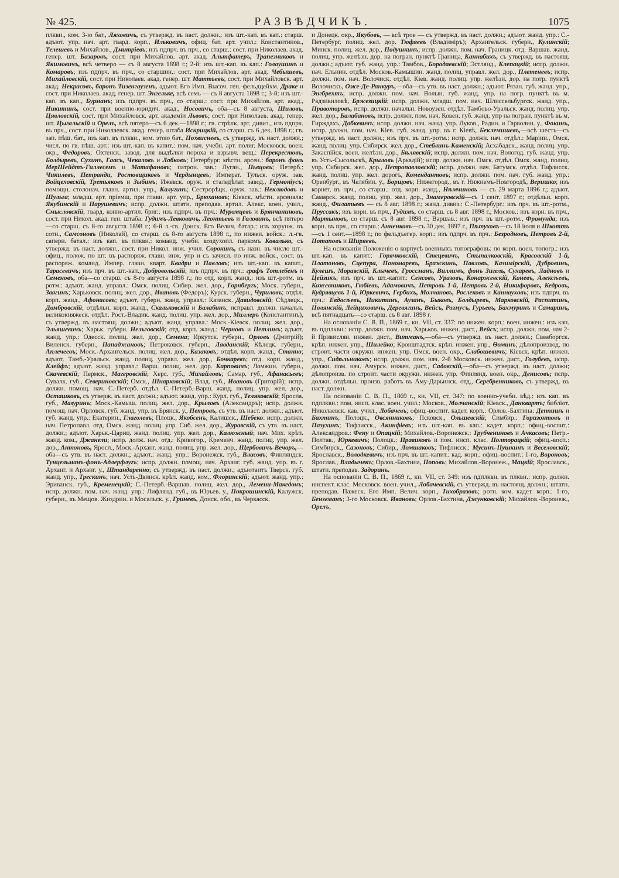№ 425. РАЗВѢДЧИКЪ. 1075
плквн., ком. 3-ю бат., Ляховичъ, съ утвержд. въ наст. должн.; изъ шт.-кап. въ кап.: старш. адъют. упр. нач. арт. гвард. корп., Ильковичъ, офиц. бат. арт. учил.: Константинов., Телешевъ и Михайлов., Дмитріевъ; изъ пдпрч. въ прч., со старш.: сост. при Николаев. акад. генер. шт. Базаровъ, сост. при Михайлов. арт. акад. Альтфатеръ, Трапезниковъ и Якимовичъ, всѣ четверо — съ 8 августа 1898 г.; 2-й: изъ шт.-кап. въ кап.: Голоушинъ и Комаровъ; изъ пдпрч. въ прч., со старшин.: сост. при Михайлов. арт. акад. Чебышевъ, Михайловскій, сост. при Николаев. акад. генер. шт. Маттьевъ; сост. при Михайловск. арт. акад. Некрасовъ, баронъ Тизенгаузенъ, адъют. Его Имп. Высоч. ген.-фельдцейхм. Драке и сост. при Николаев. акад. генер. шт. Энгельке, всѣ семь — съ 8 августа 1898 г.; 3-й: изъ шт.-кап. въ кап., Бурманъ; изъ пдпрч. въ прч., со старш.: сост. при Михайлов. арт. акад., Никитинъ, сост. при военно-юридич. акад., Носовичъ, оба—съ 8 августа, Шиловъ, Цявловскій, сост. при Михайловск. арт. академіи Львовъ; сост. при Николаев. акад. генер. шт. Цыгальскій и Орелъ, всѣ пятеро—съ 6 дек.—1898 г.; гв. стрѣлк. арт. дивиз., изъ пдпрч. въ прч., сост. при Николаевск. акад. генер. штаба Искрицкій, со старш. съ 6 дек. 1898 г.; гв. зап. пѣш. бат., изъ кап. въ плквн., ком. этою бат., Похвисневъ, съ утвержд. въ наст. должн.; числ. по гв. пѣш. арт.: изъ шт.-кап. въ капит.: пом. нач. учебн. арт. полиг. Московск. воен. окр., Федоровъ; Охтенск. завод. для выдѣлки пороха и взрывч. вещ.: Перекрестовъ, Болдыревъ, Сухинъ, Гаасъ, Чекаловъ и Лобковъ; Петербург. мѣстн. арсен.: баронъ фонъ МерШейдтъ-Гиллесемъ и Матафановъ; патрон. зав.: Луган., Пьвцовъ; Петерб.: Чикилевъ, Петранди, Ростовщиковъ и Чердынцевъ; Императ. Тульск. оруж. зав. Войцеховскій, Третьяковъ и Зыбинъ; Ижевск. оруж. и сталедѣлат. завод., Гермоніусъ; помощн. столонач. главн. артил. упр., Калугинъ; Сестрорѣцк. оруж. зав.: Неклюдовъ и Шульга; младш. арт. пріемщ. при главн. арт. упр., Брюхановъ; Кіевск. мѣстн. арсенала: Якубинскій и Нарушевичъ; испр. должн. штатн. преподав. артил. Алекс. воен. учил., Смысловскій; гвард. конно-артил. бриг.: изъ пдпрч. въ прч.: Муромцевъ и Брянчаниновъ, сост. при Никол. акад. ген. штаба: Гудимъ-Левковичъ, Леонтьевъ и Головинъ, всѣ пятеро—со старш. съ 8-го августа 1898 г.; 6-й л.-гв. Донск. Его Велич. батар.: изъ хорунж. въ сотн., Самсоновъ (Николай), со старш. съ 8-го августа 1898 г., по инжен. войск.: л.-гв. саперн. батал.: изъ кап. въ плквн.: команд. учебн. воздухопл. паркомъ Ковалько, съ утвержд. въ наст. должн., сост. при Никол. инж. учил. Сорокинъ, съ назн. въ число шт.-офиц., полож. по шт. въ распоряж. главн. инж. упр и съ зачисл. по инж. войск., сост. въ распоряж. команд. Импер. главн. кварт. Квадри и Павловъ; изъ шт.-кап. въ капит., Тарасевичъ; изъ прч. въ шт.-кап., Добровольскій; изъ пдпрч. въ прч.: графъ Тотлебенъ и Семеновъ, оба—со старш. съ 8-го августа 1898 г.; по отд. корп. жанд.: изъ шт.-ротм. въ ротм.: адъют. жанд. управл.: Омск. полиц. Сибир. жел. дор., Горнбергъ; Моск. губерн., Звягинъ; Харьковск. полиц. жел. дор., Ивановъ (Федоръ); Курск. губерн., Чуриловъ; отдѣл. корп. жанд., Афонасовъ; адъют. губерн. жанд. управл.: Казанск. Давидовскій; Сѣдлецк., Домбровскій; отдѣльн. корп. жанд., Скальковскій и Балабинъ; исправл. должн. начальн. великокняжеск. отдѣл. Рост.-Владик. жанд. полиц. упр. жел. дор., Миллеръ (Константинъ), съ утвержд. въ настоящ. должн.; адъют. жанд. управл.: Моск.-Кіевск. полиц. жел. дор., Эльяшевичъ; Харьк. губерн. Нельговскій; отд. корп. жанд.: Черновъ и Петлинъ; адъют. жанд. упр.: Одесск. полиц. жел. дор., Семена; Иркутск. губерн., Орловъ (Дмитрій); Виленск. губерн., Пападжановъ; Петроковск. губерн., Лявданскій; Кѣлецк. губерн., Аплечеевъ; Моск.-Архангельск. полиц. жел. дор., Казаковъ; отдѣл. корп. жанд., Станно; адъют. Тамб.-Уральск. жанд. полиц. управл. жел. дор., Бочкаревъ; отд. корп. жанд., Клейфъ; адъют. жанд. управл.: Варш. полиц. жел. дор. Карповичъ; Ломжин. губерн., Скачевскій; Пермск., Магеровскій; Херс. губ., Михайловъ; Самар. губ., Афанасьевъ; Сувалк. губ., Севериновскій; Омск., Шнарковскій; Влад. губ., Ивановъ (Григорій); испр. должн. помощ. нач. С.-Петерб. отдѣл. С.-Петерб.-Варш. жанд. полиц. упр. жел. дор., Осташковъ, съ утверж. въ наст. должн.; адъют. жанд. упр.: Курл. губ., Теляковскій; Яросла. губ., Мазуринъ; Моск.-Камыш. полиц. жел. дор., Крыловъ (Александръ); испр. должн. помощ. нач. Орловск. губ. жанд. упр. въ Брянск. у., Петровъ, съ утв. въ наст. должн.; адъют. губ. жанд. упр.: Екатерин., Глаголевъ; Плоцк., Якобсенъ; Калишск., Шебеко: испр. должн. нач. Петропавл. отд. Омск. жанд. полиц. упр. Сиб. жел. дор., Журавскій, съ утв. въ наст. должн.; адъют. Харьк.-Цариц. жанд. полиц. упр. жел. дор., Калюжный; нач. Мих. крѣп. жанд. ком., Джанели; испр. долж. нач. отд.: Кривогор., Кременч. жанд. полиц. упр. жел. дор., Антоновъ, Яросл., Моск.-Арханг. жанд. полиц. упр. жел. дор., Щербовичъ-Вечоръ,—оба—съ утв. въ наст. должн.; адъют.: жанд. упр.: Воронежск. губ., Власовъ; Финляндск. Тунцельманъ-фонъ-Адлерфлугъ; испр. должн. помощ. нач. Арханг. губ. жанд. упр. въ г. Арханг. и Арханг. у., Штандаренно; съ утвержд. въ наст. должн.; адъютантъ Тверск. губ. жанд. упр., Трескинъ; нач. Усть-Двинск. крѣп. жанд. ком., Флоринскій; адъют. жанд. упр.: Эриванск. губ., Кременецкій; С.-Петерб.-Варшав. полиц. жел. дор., Лемени-Македонъ; испр. должн. пом. нач. жанд. упр.: Лифлянд. губ., въ Юрьев. у., Покрошинскій, Калужск. губерн., въ Мещов. Жиздрин. и Мосальск. у., Гриневъ, Донск. обл., въ Черкасск.
и Донецк. окр., Якубовъ, — всѣ трое — съ утвержд. въ наст. должн.; адъют. жанд. упр.: С.-Петербург. полиц. жел. дор. Тюфяевъ (Владиміръ); Архангельск. губерн., Кулинскій; Минск. полиц. жел. дор., Подушкинъ; испр. должн. пом. нач. Границк. отд. Варшав. жанд. полиц. упр. желѣзн. дор. на погран. пунктѣ Граница, Каннабихъ, съ утвержд. въ настоящ. должн.; адъют. губ. жанд. упр.: Тамбов., Бородаевскій; Эстлянд., Клепацкій; испр. должн. нач. Ельнин. отдѣл. Москов.-Камышин. жанд. полиц. управл. жел. дор., Плетеневъ; испр. должн. пом. нач. Волочиск. отдѣл. Кіев. жанд. полиц. упр. желѣзн. дор. на погр. пунктѣ Волочискъ, Оже-Де-Ранкуръ,—оба—съ утв. въ наст. должн.; адъют. Рязан. губ. жанд. упр., Энгбрехтъ; испр. должн. пом. нач. Волын. губ. жанд. упр. на погр. пунктѣ въ м. Радзивиловѣ, Бржезицкій; испр. должн. младш. пом. нач. Шлиссельбургск. жанд. упр., Правоторовъ, испр. должн. начальн. Новоузен. отдѣл. Тамбово-Уральск. жанд. полиц. упр. жел. дор., Балабановъ, испр. должн. пом. нач. Ковен. губ. жанд. упр на погран. пунктѣ въ м. Гирждахъ, Добкевичъ; испр. должн. нач. жанд. упр. Луков., Радин. и Гарволин. у., Фокинъ, испр. должн. пом. нач. Кіев. губ. жанд. упр. въ г. Кіевѣ, Беклемишевъ,—всѣ шесть—съ утвержд. въ наст. должн.; изъ прч. въ шт.-ротм.: испр. должн. нач. отдѣл.: Маріин., Омск. жанд. полиц. упр. Сибирск. жел. дор., Стеблинъ-Каменскій; Асхабадск., жанд. полиц. упр. Закаспійск. воен. желѣзн. дор., Бѣлявскій; испр. должн. пом. нач. Вологод. губ. жанд. упр. въ Усть-Сысольскѣ, Крыловъ (Аркадій); испр. должн. нач. Омск. отдѣл. Омск. жанд. полиц. упр. Сибирск. жел. дор., Петропавловскій; испр. должн. нач. Батумск. отдѣл. Тифлисск. жанд. полиц. упр. жел. дорогъ, Комендантовъ; испр. должн. пом. нач. губ. жанд. упр.: Оренбург., въ Челябин. у., Борщовъ; Нижегород., въ г. Нижнемъ-Новгородѣ, Веришко; изъ корнет. въ прч., со старш.: отд. корп. жанд., Нѣмчиновъ — съ 29 марта 1896 г.; адъют. Самарск. жанд. полиц. упр. жел. дор., Знамеровскій—съ 1 сент. 1897 г.; отдѣльн. корп. жанд., Филатьевъ — съ 8 авг. 1898 г.; жанд. дивиз.: С.-Петербург.: изъ прч. въ шт.-ротм., Пруссакъ; изъ корн. въ прч., Гудимъ, со старш. съ 8 авг. 1898 г.; Москов.: изъ корн. въ прч., Мартыновъ, со старш. съ 8 авг. 1898 г.; Варшав.: изъ прч. въ шт.-ротм., Фромунда; изъ корн. въ прч., со старш.: Анненковъ—съ 30 дек. 1897 г., Пѣтуховъ—съ 18 іюля и Шкоттъ—съ 1 сент.—1898 г.; по фельдъегер. корп.: изъ пдпрч. въ прч.: Безродновъ, Петровъ 2-й, Потаповъ и Ширяевъ.
На основаніи Положенія о корпусѣ военныхъ топографовъ: по корп. воен. топогр.: изъ шт.-кап. въ капит.: Горячковскій, Стецевичъ, Стыпалковскій, Красовскій 1-й, Платоновъ, Сцепура, Пономаревъ, Бражкинъ, Павловъ, Казимірскій, Дубровинъ, Кулешъ, Моравскій, Клычевъ, Гроссманъ, Виллимъ, фонъ Зигель, Сухаревъ, Ладновъ и Цейзикъ; изъ прч. въ шт.-капит.: Сенсовъ, Уразовъ, Конаржевскій, Коневъ, Алексѣевъ, Кожевниковъ, Гюбіевъ, Адамовичъ, Петровъ 1-й, Петровъ 2-й, Никифоровъ, Кедровъ, Кудрявцевъ 1-й, Юркевичъ, Гербихъ, Молчановъ, Рослековъ и Каннауховъ; изъ пдпрч. въ прч.: Евдосѣевъ, Никитинъ, Аузанъ, Быковъ, Болдыревъ, Марковскій, Распитинъ, Полянскій, Лейциховичъ, Деревягинъ, Вейсъ, Розмусъ, Гурьевъ, Бахмуринъ и Самаринъ, всѣ пятнадцать—со старш. съ 8 авг. 1898 г.
На основаніи С. В. П., 1869 г., кн. VII, ст. 337: по инжен. корп.: воен. инжен.: изъ кап. въ пдплквн.: испр. должн. пом. нач. Харьков. инжен. дист., Вейсъ; испр. должн. пом. нач 2-й Привислян. инжен. дист., Витманъ,—оба—съ утвержд. въ наст. должн.; Свеаборгск. крѣп. инжен. упр., Шилейко; Кронштадтск. крѣп. инжен. упр., Ѳоминъ; дѣлопроизвод. по строит. части окружн. инжен. упр. Омск. воен. окр., Слабошевичъ; Кіевск. крѣп. инжен. упр., Сидѣльниковъ; испр. должн. пом. нач. 2-й Московск. инжен. дист., Голубевъ, испр. должн. пом. нач. Амурск. инжен. дист., Садовскій,—оба—съ утвержд. въ наст. должн; дѣлопроизв. по строит. части окружн. инжен. упр. Финлянд. воен. окр., Денисовъ; испр. должн. отдѣльн. произв. работъ въ Аму-Дарьинск. отд., Серебренниковъ, съ утвержд. въ наст. должн.
На основаніи С. В. П., 1869 г., кн. VII, ст. 347: по военно-учебн. вѣд.: изъ кап. въ пдплквн.: пом. инсп. клас. воен. учил.: Москов., Молчанскій; Кіевск., Данквартъ; библіот. Николаевск. кав. учил., Лобачевъ; офиц.-воспит. кадет. корп.: Орлов.-Бахтина: Деппишъ и Бахтинъ; Полоцк., Овсянниковъ; Псковск., Ольшевскій; Симбир.: Горизонтовъ и Пазухинъ; Тифлисск., Акинфіевъ; изъ шт.-кап. въ кап.: кадет. корп.: офиц.-воспит.: Александров.: Фену и Опацкій; Михайлов.-Воронежск.: Трубчениновъ и Ачкасовъ; Петр.-Полтав., Юркевичъ; Полоцк.: Правиковъ и пом. инсп. клас. Полторацкій; офиц.-восп.: Симбирск., Сазоновъ; Сибир., Ломшаковъ; Тифлисск.: Мусинъ-Пушкинъ и Веселовскій; Ярославск., Володкевичъ; изъ прч. въ шт.-капит.: кад. корп.: офиц.-воспит.: 1-го, Вороновъ; Ярослав., Владычекъ; Орлов.-Бахтина, Поповъ; Михайлов.-Воронеж., Мацкій; Ярославск., штатн. преподав. Задоринъ.
На основаніи С. В. П., 1869 г., кн. VII, ст. 349: изъ пдплквн. въ плквн.: испр. должн. инспект. клас. Московск. воен. учил., Лобачевскій, съ утвержд. въ настоящ. должн.; штатн. преподав. Пажеск. Его Имп. Велич. корп., Тихобразовъ; ротн. ком. кадет. корп.: 1-го, Бенземанъ; 3-го Московск. Ивановъ; Орлов.-Бахтина, Джунковскій; Михайлов.-Воронеж., Орелъ;